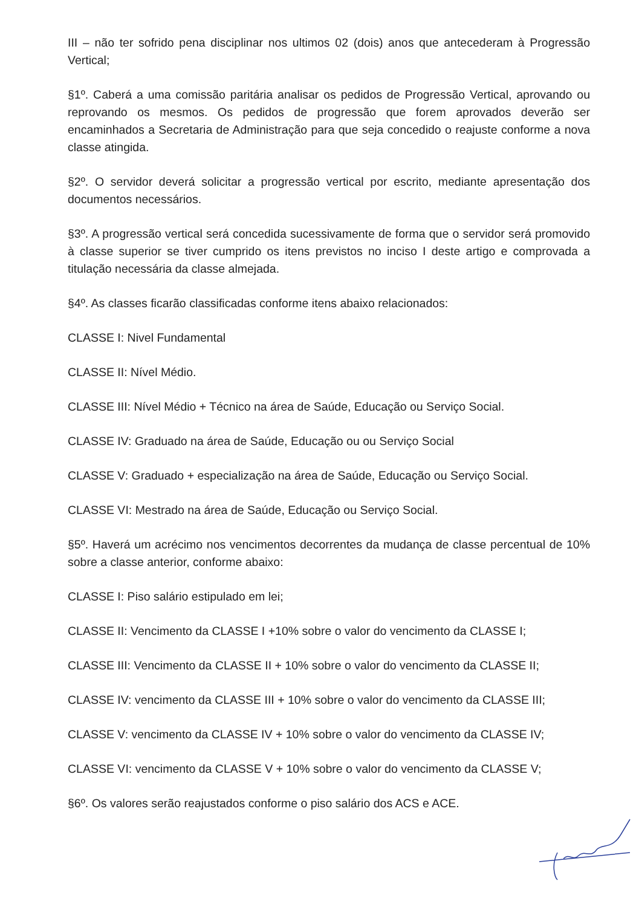III – não ter sofrido pena disciplinar nos ultimos 02 (dois) anos que antecederam à Progressão Vertical;
§1º. Caberá a uma comissão paritária analisar os pedidos de Progressão Vertical, aprovando ou reprovando os mesmos. Os pedidos de progressão que forem aprovados deverão ser encaminhados a Secretaria de Administração para que seja concedido o reajuste conforme a nova classe atingida.
§2º. O servidor deverá solicitar a progressão vertical por escrito, mediante apresentação dos documentos necessários.
§3º. A progressão vertical será concedida sucessivamente de forma que o servidor será promovido à classe superior se tiver cumprido os itens previstos no inciso I deste artigo e comprovada a titulação necessária da classe almejada.
§4º. As classes ficarão classificadas conforme itens abaixo relacionados:
CLASSE I: Nivel Fundamental
CLASSE II: Nível Médio.
CLASSE III: Nível Médio + Técnico na área de Saúde, Educação ou Serviço Social.
CLASSE IV: Graduado na área de Saúde, Educação ou ou Serviço Social
CLASSE V: Graduado + especialização na área de Saúde, Educação ou Serviço Social.
CLASSE VI: Mestrado na área de Saúde, Educação ou Serviço Social.
§5º. Haverá um acrécimo nos vencimentos decorrentes da mudança de classe percentual de 10% sobre a classe anterior, conforme abaixo:
CLASSE I: Piso salário estipulado em lei;
CLASSE II: Vencimento da CLASSE I +10% sobre o valor do vencimento da CLASSE I;
CLASSE III: Vencimento da CLASSE II + 10% sobre o valor do vencimento da CLASSE II;
CLASSE IV: vencimento da CLASSE III + 10% sobre o valor do vencimento da CLASSE III;
CLASSE V: vencimento da CLASSE IV + 10% sobre o valor do vencimento da CLASSE IV;
CLASSE VI: vencimento da CLASSE V + 10% sobre o valor do vencimento da CLASSE V;
§6º. Os valores serão reajustados conforme o piso salário dos ACS e ACE.